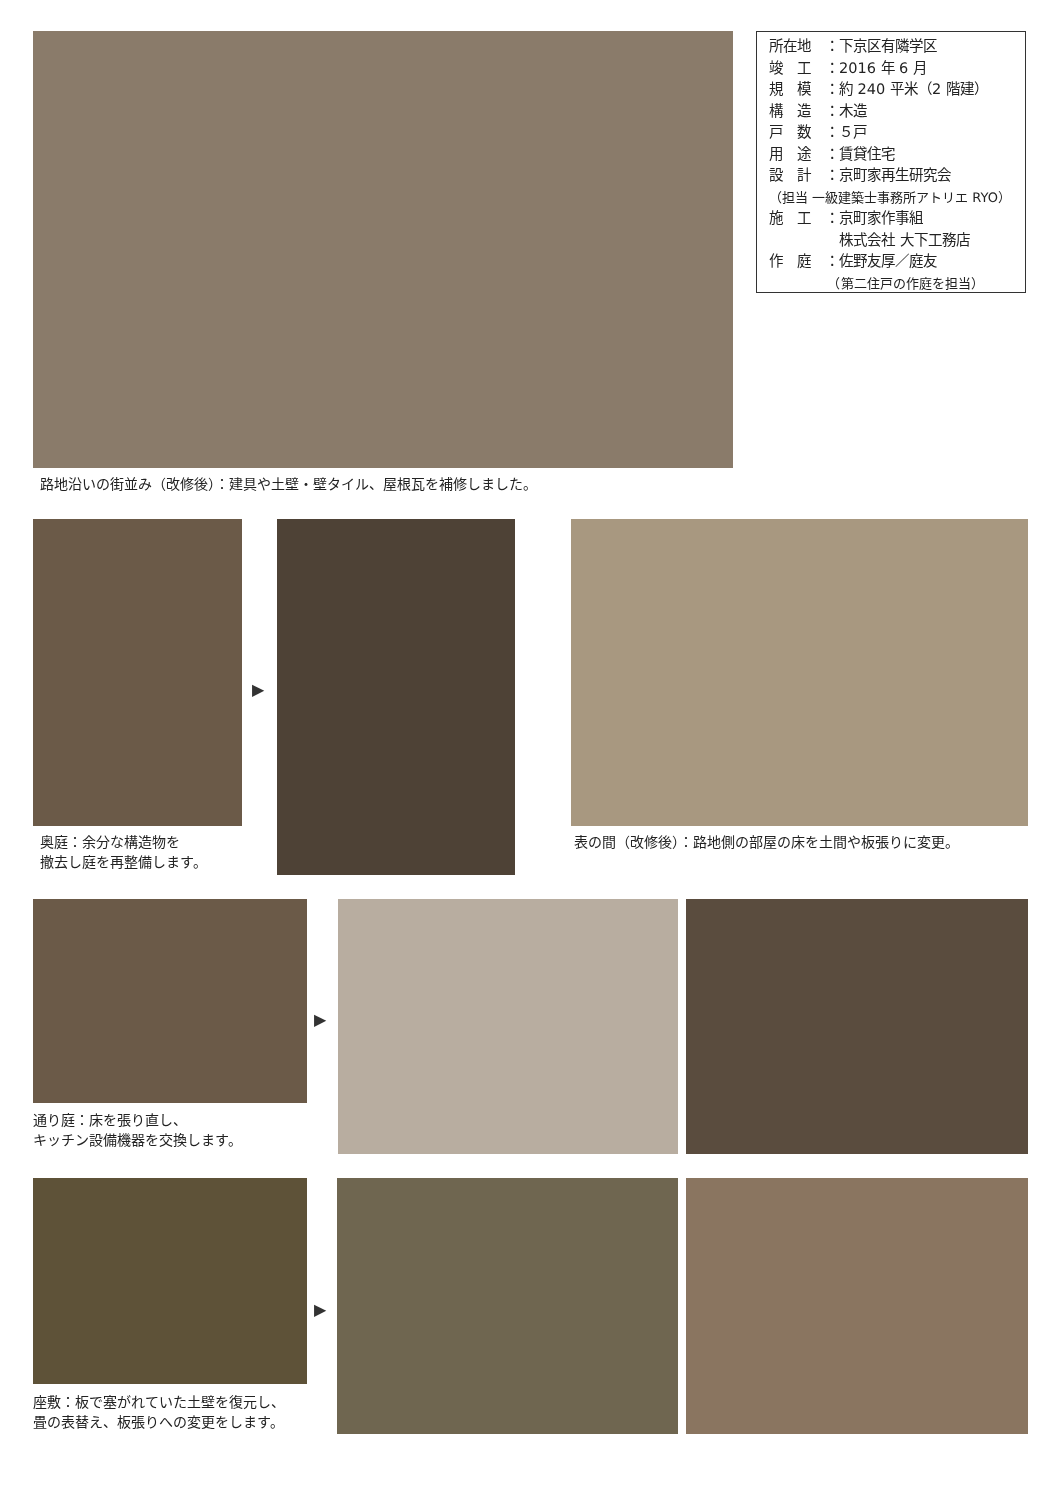所在地　：下京区有隣学区
竣　工　：2016 年 6 月
規　模　：約 240 平米（2 階建）
構　造　：木造
戸　数　：５戸
用　途　：賃貸住宅
設　計　：京町家再生研究会
（担当 一級建築士事務所アトリエ RYO）
施　工　：京町家作事組
　　　　　株式会社 大下工務店
作　庭　：佐野友厚／庭友
　　　　　（第二住戸の作庭を担当）
路地沿いの街並み（改修後）：建具や土壁・壁タイル、屋根瓦を補修しました。
▶
奥庭：余分な構造物を
撤去し庭を再整備します。
表の間（改修後）：路地側の部屋の床を土間や板張りに変更。
▶
通り庭：床を張り直し、
キッチン設備機器を交換します。
▶
座敷：板で塞がれていた土壁を復元し、
畳の表替え、板張りへの変更をします。